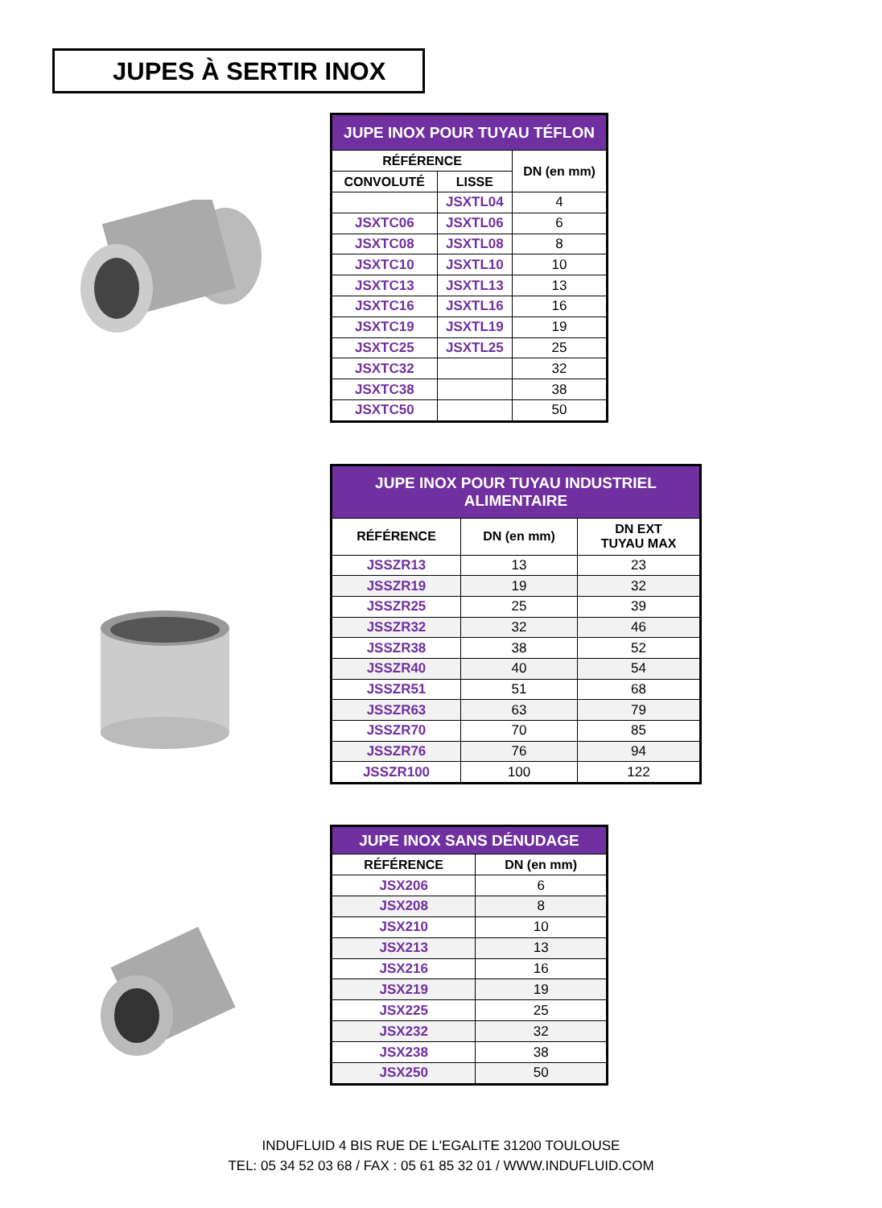JUPES À SERTIR INOX
| JUPE INOX POUR TUYAU TÉFLON | | |
| RÉFÉRENCE | | DN (en mm) |
| CONVOLUTÉ | LISSE | |
| | JSXTL04 | 4 |
| JSXTC06 | JSXTL06 | 6 |
| JSXTC08 | JSXTL08 | 8 |
| JSXTC10 | JSXTL10 | 10 |
| JSXTC13 | JSXTL13 | 13 |
| JSXTC16 | JSXTL16 | 16 |
| JSXTC19 | JSXTL19 | 19 |
| JSXTC25 | JSXTL25 | 25 |
| JSXTC32 | | 32 |
| JSXTC38 | | 38 |
| JSXTC50 | | 50 |
| JUPE INOX POUR TUYAU INDUSTRIEL ALIMENTAIRE | | |
| RÉFÉRENCE | DN (en mm) | DN EXT TUYAU MAX |
| JSSZR13 | 13 | 23 |
| JSSZR19 | 19 | 32 |
| JSSZR25 | 25 | 39 |
| JSSZR32 | 32 | 46 |
| JSSZR38 | 38 | 52 |
| JSSZR40 | 40 | 54 |
| JSSZR51 | 51 | 68 |
| JSSZR63 | 63 | 79 |
| JSSZR70 | 70 | 85 |
| JSSZR76 | 76 | 94 |
| JSSZR100 | 100 | 122 |
| JUPE INOX SANS DÉNUDAGE | |
| RÉFÉRENCE | DN (en mm) |
| JSX206 | 6 |
| JSX208 | 8 |
| JSX210 | 10 |
| JSX213 | 13 |
| JSX216 | 16 |
| JSX219 | 19 |
| JSX225 | 25 |
| JSX232 | 32 |
| JSX238 | 38 |
| JSX250 | 50 |
INDUFLUID 4 BIS RUE DE L'EGALITE 31200 TOULOUSE
TEL: 05 34 52 03 68 / FAX : 05 61 85 32 01 / WWW.INDUFLUID.COM